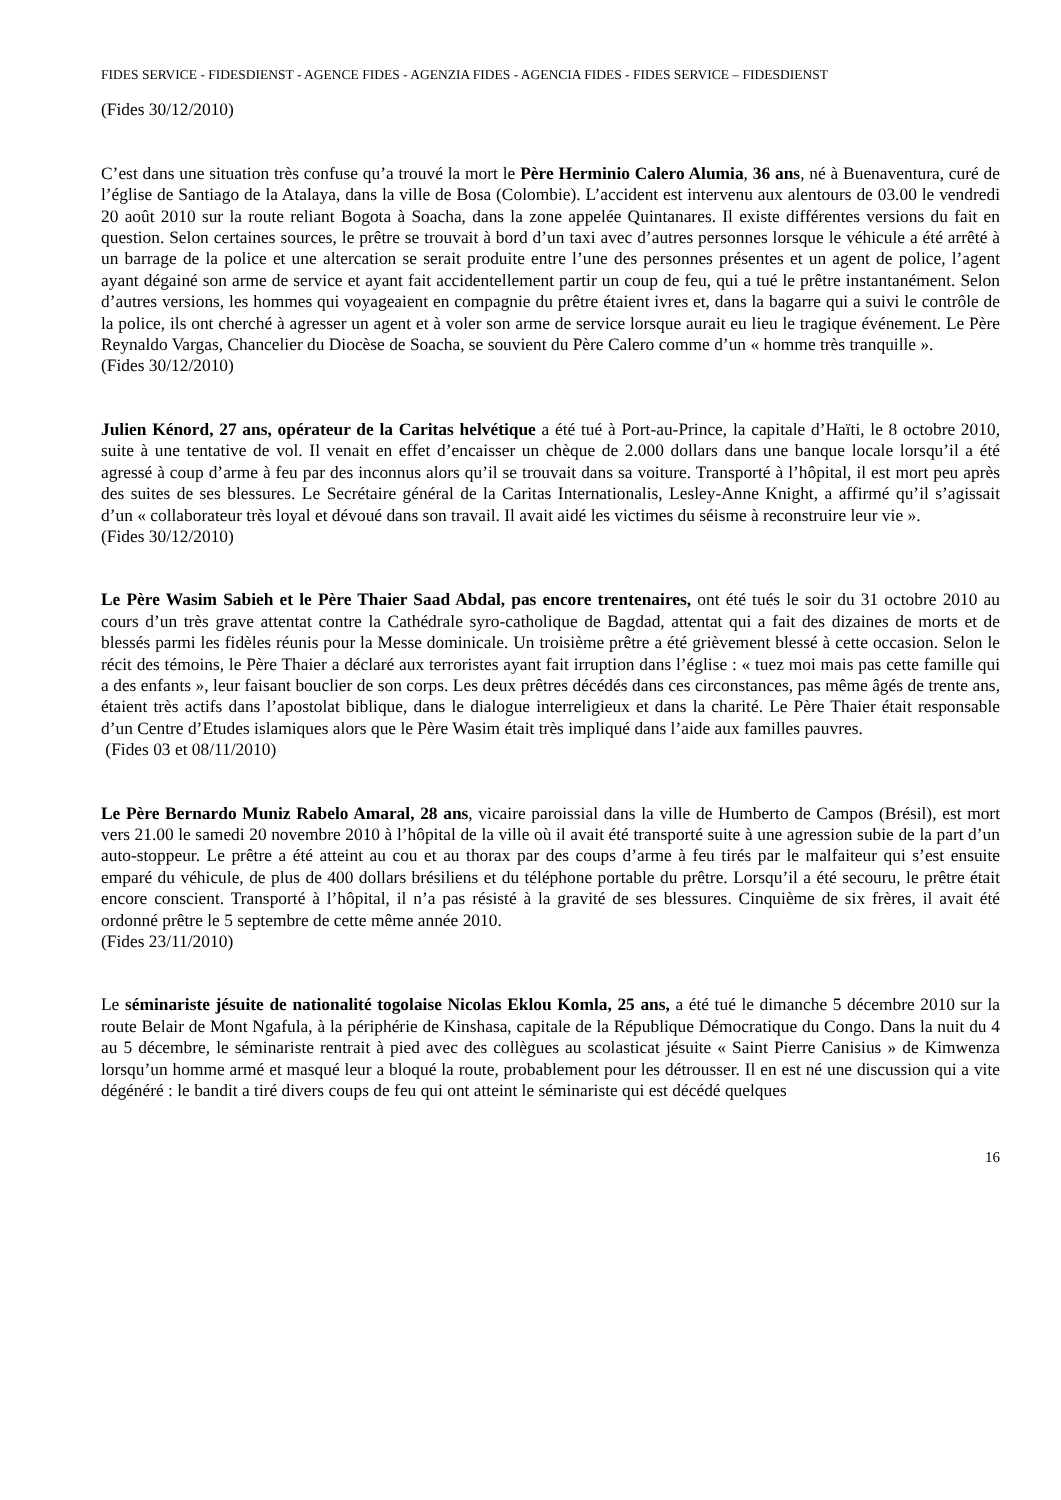FIDES SERVICE - FIDESDIENST - AGENCE FIDES - AGENZIA FIDES - AGENCIA FIDES - FIDES SERVICE – FIDESDIENST
(Fides 30/12/2010)
C’est dans une situation très confuse qu’a trouvé la mort le Père Herminio Calero Alumia, 36 ans, né à Buenaventura, curé de l’église de Santiago de la Atalaya, dans la ville de Bosa (Colombie). L’accident est intervenu aux alentours de 03.00 le vendredi 20 août 2010 sur la route reliant Bogota à Soacha, dans la zone appelée Quintanares. Il existe différentes versions du fait en question. Selon certaines sources, le prêtre se trouvait à bord d’un taxi avec d’autres personnes lorsque le véhicule a été arrêté à un barrage de la police et une altercation se serait produite entre l’une des personnes présentes et un agent de police, l’agent ayant dégainé son arme de service et ayant fait accidentellement partir un coup de feu, qui a tué le prêtre instantanément. Selon d’autres versions, les hommes qui voyageaient en compagnie du prêtre étaient ivres et, dans la bagarre qui a suivi le contrôle de la police, ils ont cherché à agresser un agent et à voler son arme de service lorsque aurait eu lieu le tragique événement. Le Père Reynaldo Vargas, Chancelier du Diocèse de Soacha, se souvient du Père Calero comme d’un « homme très tranquille ».
(Fides 30/12/2010)
Julien Kénord, 27 ans, opérateur de la Caritas helvétique a été tué à Port-au-Prince, la capitale d’Haïti, le 8 octobre 2010, suite à une tentative de vol. Il venait en effet d’encaisser un chèque de 2.000 dollars dans une banque locale lorsqu’il a été agressé à coup d’arme à feu par des inconnus alors qu’il se trouvait dans sa voiture. Transporté à l’hôpital, il est mort peu après des suites de ses blessures. Le Secrétaire général de la Caritas Internationalis, Lesley-Anne Knight, a affirmé qu’il s’agissait d’un « collaborateur très loyal et dévoué dans son travail. Il avait aidé les victimes du séisme à reconstruire leur vie ».
(Fides 30/12/2010)
Le Père Wasim Sabieh et le Père Thaier Saad Abdal, pas encore trentenaires, ont été tués le soir du 31 octobre 2010 au cours d’un très grave attentat contre la Cathédrale syro-catholique de Bagdad, attentat qui a fait des dizaines de morts et de blessés parmi les fidèles réunis pour la Messe dominicale. Un troisième prêtre a été grièvement blessé à cette occasion. Selon le récit des témoins, le Père Thaier a déclaré aux terroristes ayant fait irruption dans l’église : « tuez moi mais pas cette famille qui a des enfants », leur faisant bouclier de son corps. Les deux prêtres décédés dans ces circonstances, pas même âgés de trente ans, étaient très actifs dans l’apostolat biblique, dans le dialogue interreligieux et dans la charité. Le Père Thaier était responsable d’un Centre d’Etudes islamiques alors que le Père Wasim était très impliqué dans l’aide aux familles pauvres.
(Fides 03 et 08/11/2010)
Le Père Bernardo Muniz Rabelo Amaral, 28 ans, vicaire paroissial dans la ville de Humberto de Campos (Brésil), est mort vers 21.00 le samedi 20 novembre 2010 à l’hôpital de la ville où il avait été transporté suite à une agression subie de la part d’un auto-stoppeur. Le prêtre a été atteint au cou et au thorax par des coups d’arme à feu tirés par le malfaiteur qui s’est ensuite emparé du véhicule, de plus de 400 dollars brésiliens et du téléphone portable du prêtre. Lorsqu’il a été secouru, le prêtre était encore conscient. Transporté à l’hôpital, il n’a pas résisté à la gravité de ses blessures. Cinquième de six frères, il avait été ordonné prêtre le 5 septembre de cette même année 2010.
(Fides 23/11/2010)
Le séminariste jésuite de nationalité togolaise Nicolas Eklou Komla, 25 ans, a été tué le dimanche 5 décembre 2010 sur la route Belair de Mont Ngafula, à la périphérie de Kinshasa, capitale de la République Démocratique du Congo. Dans la nuit du 4 au 5 décembre, le séminariste rentrait à pied avec des collègues au scolasticat jésuite « Saint Pierre Canisius » de Kimwenza lorsqu’un homme armé et masqué leur a bloqué la route, probablement pour les détrousser. Il en est né une discussion qui a vite dégénéré : le bandit a tiré divers coups de feu qui ont atteint le séminariste qui est décédé quelques
16